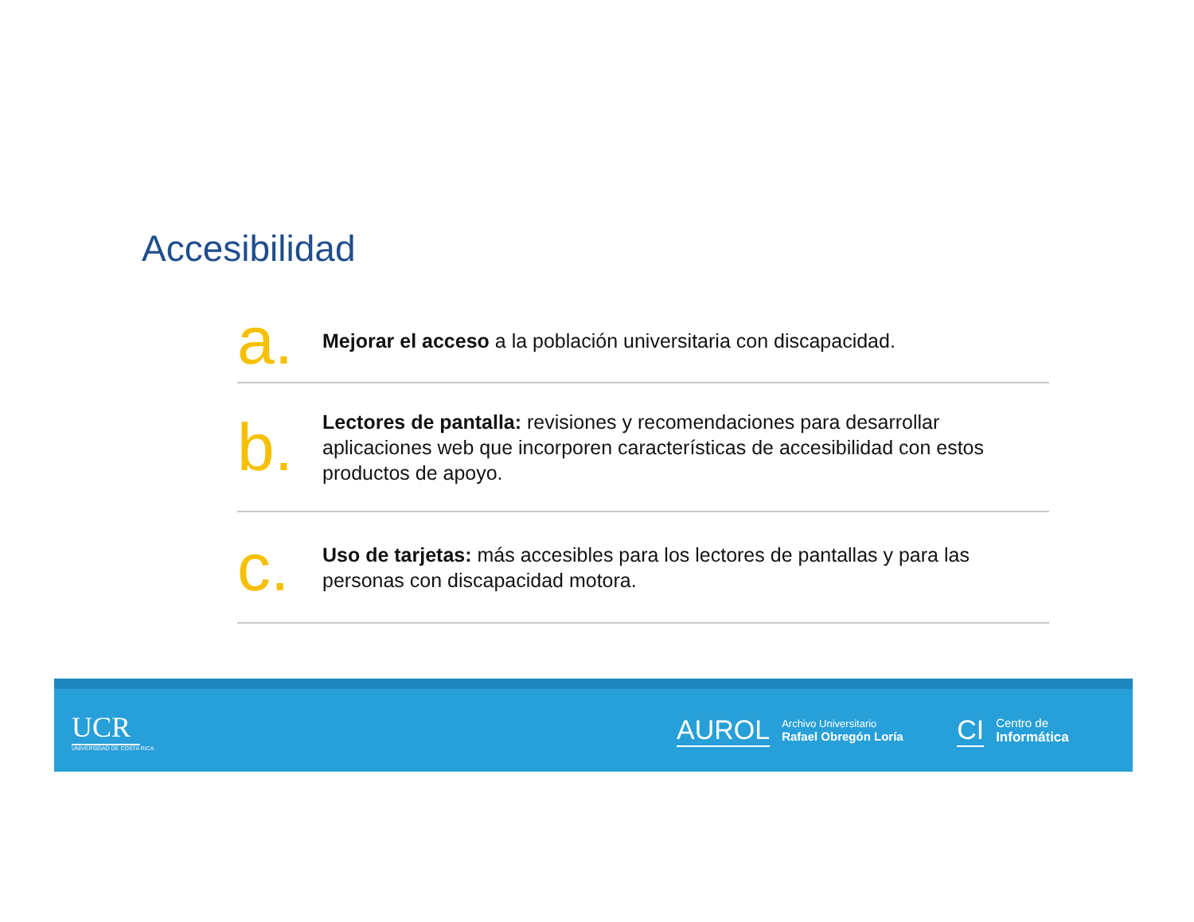Accesibilidad
a.
Mejorar el acceso a la población universitaria con discapacidad.
b.
Lectores de pantalla: revisiones y recomendaciones para desarrollar aplicaciones web que incorporen características de accesibilidad con estos productos de apoyo.
c.
Uso de tarjetas: más accesibles para los lectores de pantallas y para las personas con discapacidad motora.
UCR
UNIVERSIDAD DE COSTA RICA
AUROL
Archivo Universitario
Rafael Obregón Loría
CI
Centro de
Informática